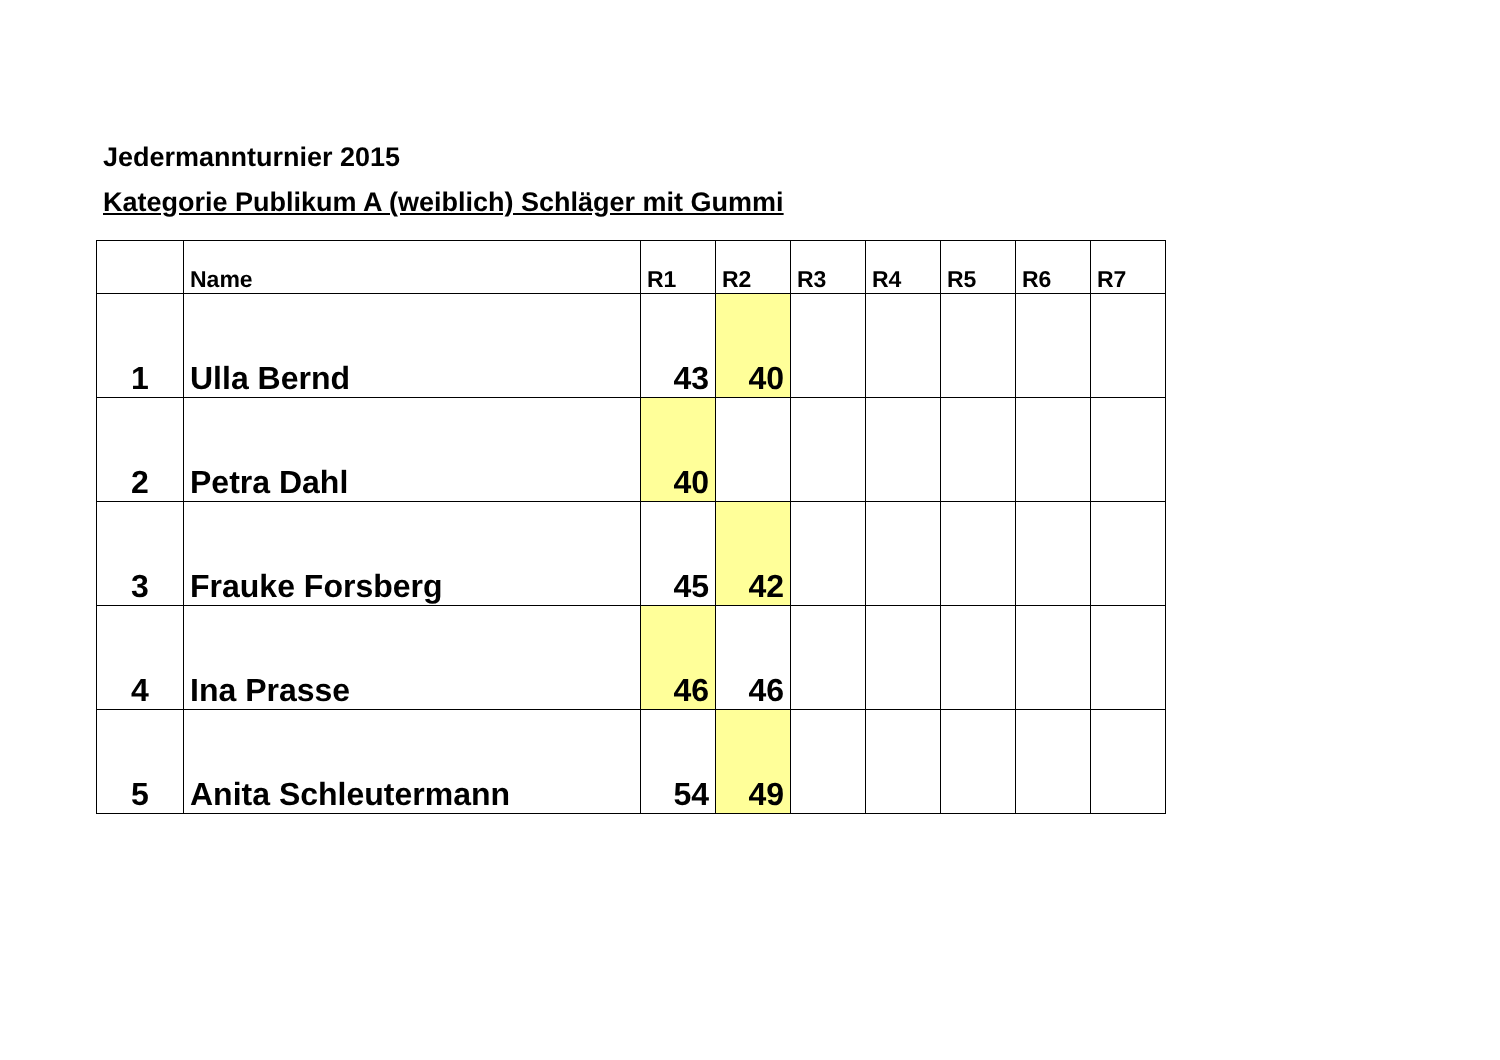Jedermannturnier 2015
Kategorie Publikum A (weiblich) Schläger mit Gummi
| | Name | R1 | R2 | R3 | R4 | R5 | R6 | R7 |
| --- | --- | --- | --- | --- | --- | --- | --- | --- |
| 1 | Ulla Bernd | 43 | 40 | | | | | |
| 2 | Petra Dahl | 40 | | | | | | |
| 3 | Frauke Forsberg | 45 | 42 | | | | | |
| 4 | Ina Prasse | 46 | 46 | | | | | |
| 5 | Anita Schleutermann | 54 | 49 | | | | | |